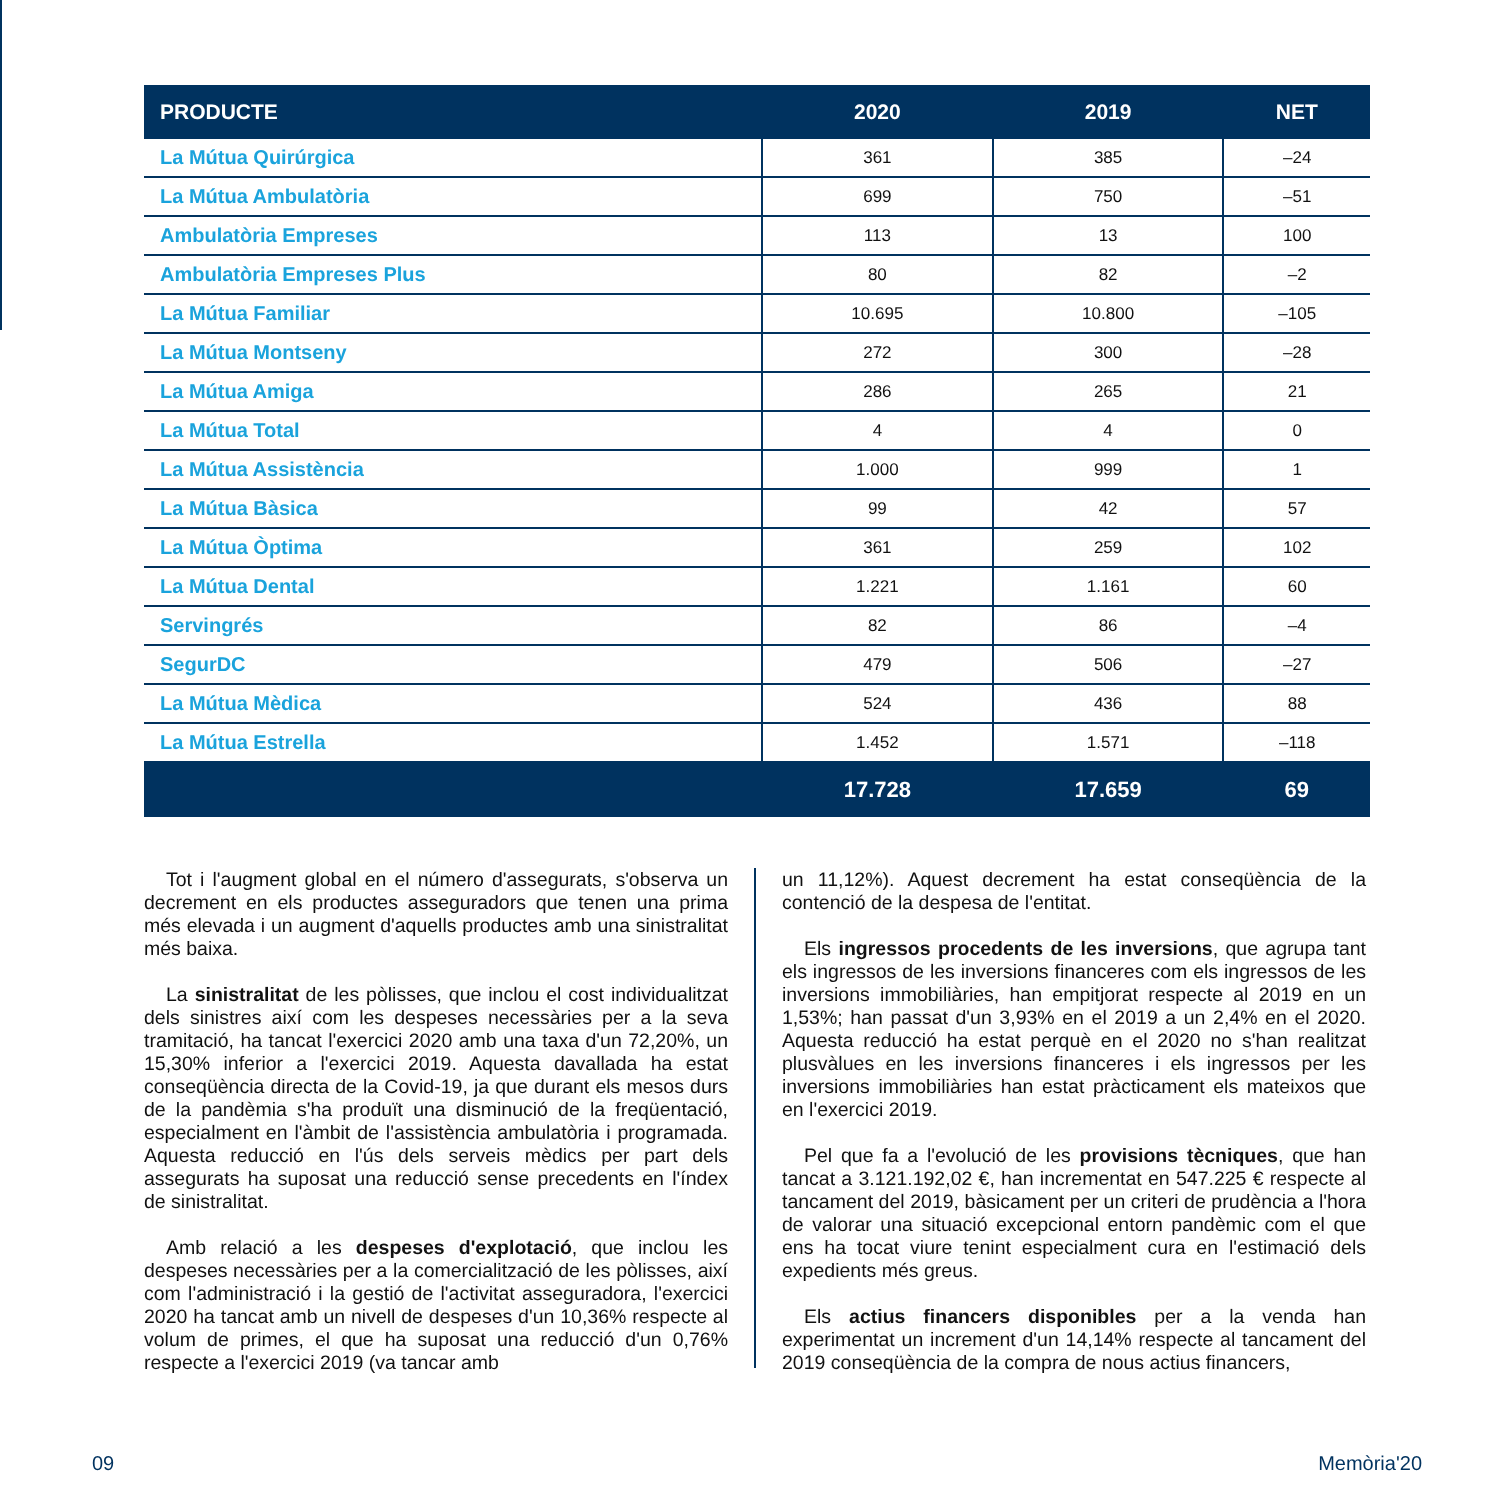| PRODUCTE | 2020 | 2019 | NET |
| --- | --- | --- | --- |
| La Mútua Quirúrgica | 361 | 385 | –24 |
| La Mútua Ambulatòria | 699 | 750 | –51 |
| Ambulatòria Empreses | 113 | 13 | 100 |
| Ambulatòria Empreses Plus | 80 | 82 | –2 |
| La Mútua Familiar | 10.695 | 10.800 | –105 |
| La Mútua Montseny | 272 | 300 | –28 |
| La Mútua Amiga | 286 | 265 | 21 |
| La Mútua Total | 4 | 4 | 0 |
| La Mútua Assistència | 1.000 | 999 | 1 |
| La Mútua Bàsica | 99 | 42 | 57 |
| La Mútua Òptima | 361 | 259 | 102 |
| La Mútua Dental | 1.221 | 1.161 | 60 |
| Servingrés | 82 | 86 | –4 |
| SegurDC | 479 | 506 | –27 |
| La Mútua Mèdica | 524 | 436 | 88 |
| La Mútua Estrella | 1.452 | 1.571 | –118 |
| | 17.728 | 17.659 | 69 |
Tot i l'augment global en el número d'assegurats, s'observa un decrement en els productes asseguradors que tenen una prima més elevada i un augment d'aquells productes amb una sinistralitat més baixa.
La sinistralitat de les pòlisses, que inclou el cost individualitzat dels sinistres així com les despeses necessàries per a la seva tramitació, ha tancat l'exercici 2020 amb una taxa d'un 72,20%, un 15,30% inferior a l'exercici 2019. Aquesta davallada ha estat conseqüència directa de la Covid-19, ja que durant els mesos durs de la pandèmia s'ha produït una disminució de la freqüentació, especialment en l'àmbit de l'assistència ambulatòria i programada. Aquesta reducció en l'ús dels serveis mèdics per part dels assegurats ha suposat una reducció sense precedents en l'índex de sinistralitat.
Amb relació a les despeses d'explotació, que inclou les despeses necessàries per a la comercialització de les pòlisses, així com l'administració i la gestió de l'activitat asseguradora, l'exercici 2020 ha tancat amb un nivell de despeses d'un 10,36% respecte al volum de primes, el que ha suposat una reducció d'un 0,76% respecte a l'exercici 2019 (va tancar amb
un 11,12%). Aquest decrement ha estat conseqüència de la contenció de la despesa de l'entitat.
Els ingressos procedents de les inversions, que agrupa tant els ingressos de les inversions financeres com els ingressos de les inversions immobiliàries, han empitjorat respecte al 2019 en un 1,53%; han passat d'un 3,93% en el 2019 a un 2,4% en el 2020. Aquesta reducció ha estat perquè en el 2020 no s'han realitzat plusvàlues en les inversions financeres i els ingressos per les inversions immobiliàries han estat pràcticament els mateixos que en l'exercici 2019.
Pel que fa a l'evolució de les provisions tècniques, que han tancat a 3.121.192,02 €, han incrementat en 547.225 € respecte al tancament del 2019, bàsicament per un criteri de prudència a l'hora de valorar una situació excepcional entorn pandèmic com el que ens ha tocat viure tenint especialment cura en l'estimació dels expedients més greus.
Els actius financers disponibles per a la venda han experimentat un increment d'un 14,14% respecte al tancament del 2019 conseqüència de la compra de nous actius financers,
09 Memòria'20